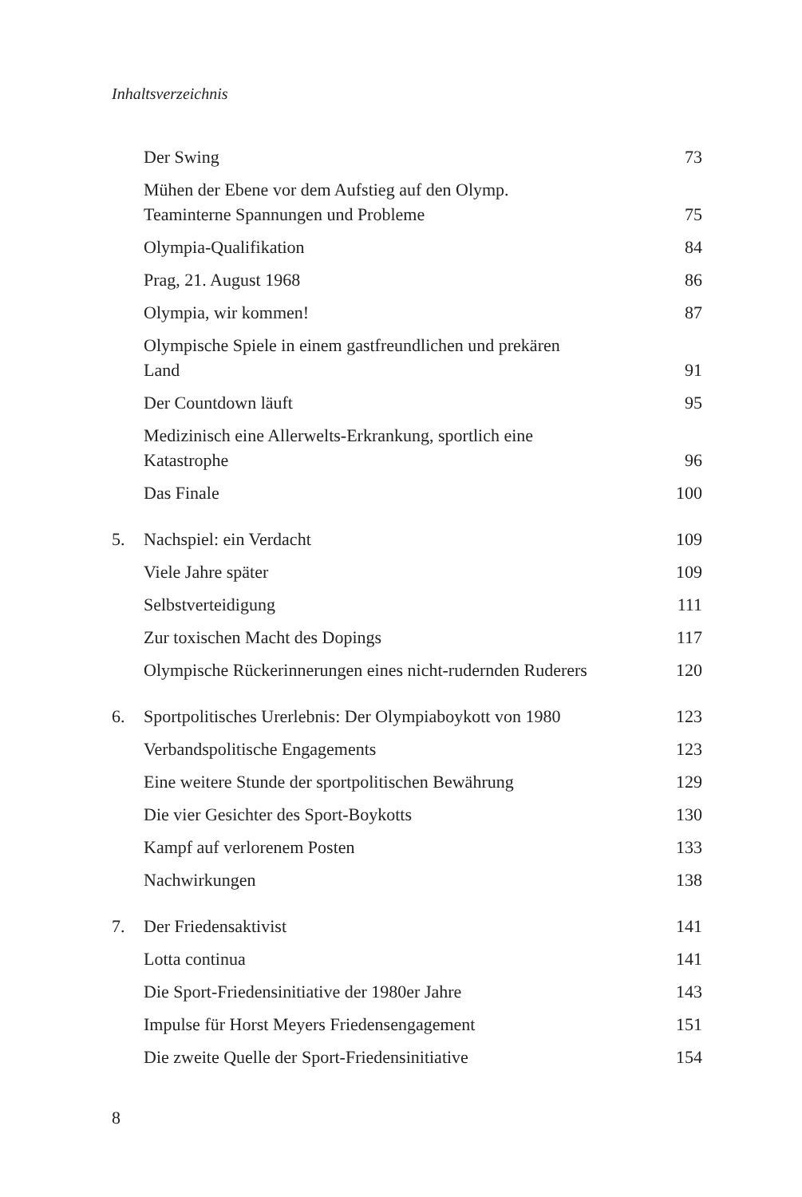Inhaltsverzeichnis
| | Der Swing | 73 |
| | Mühen der Ebene vor dem Aufstieg auf den Olymp. Teaminterne Spannungen und Probleme | 75 |
| | Olympia-Qualifikation | 84 |
| | Prag, 21. August 1968 | 86 |
| | Olympia, wir kommen! | 87 |
| | Olympische Spiele in einem gastfreundlichen und prekären Land | 91 |
| | Der Countdown läuft | 95 |
| | Medizinisch eine Allerwelts-Erkrankung, sportlich eine Katastrophe | 96 |
| | Das Finale | 100 |
| 5. | Nachspiel: ein Verdacht | 109 |
| | Viele Jahre später | 109 |
| | Selbstverteidigung | 111 |
| | Zur toxischen Macht des Dopings | 117 |
| | Olympische Rückerinnerungen eines nicht-rudernden Ruderers | 120 |
| 6. | Sportpolitisches Urerlebnis: Der Olympiaboykott von 1980 | 123 |
| | Verbandspolitische Engagements | 123 |
| | Eine weitere Stunde der sportpolitischen Bewährung | 129 |
| | Die vier Gesichter des Sport-Boykotts | 130 |
| | Kampf auf verlorenem Posten | 133 |
| | Nachwirkungen | 138 |
| 7. | Der Friedensaktivist | 141 |
| | Lotta continua | 141 |
| | Die Sport-Friedensinitiative der 1980er Jahre | 143 |
| | Impulse für Horst Meyers Friedensengagement | 151 |
| | Die zweite Quelle der Sport-Friedensinitiative | 154 |
8